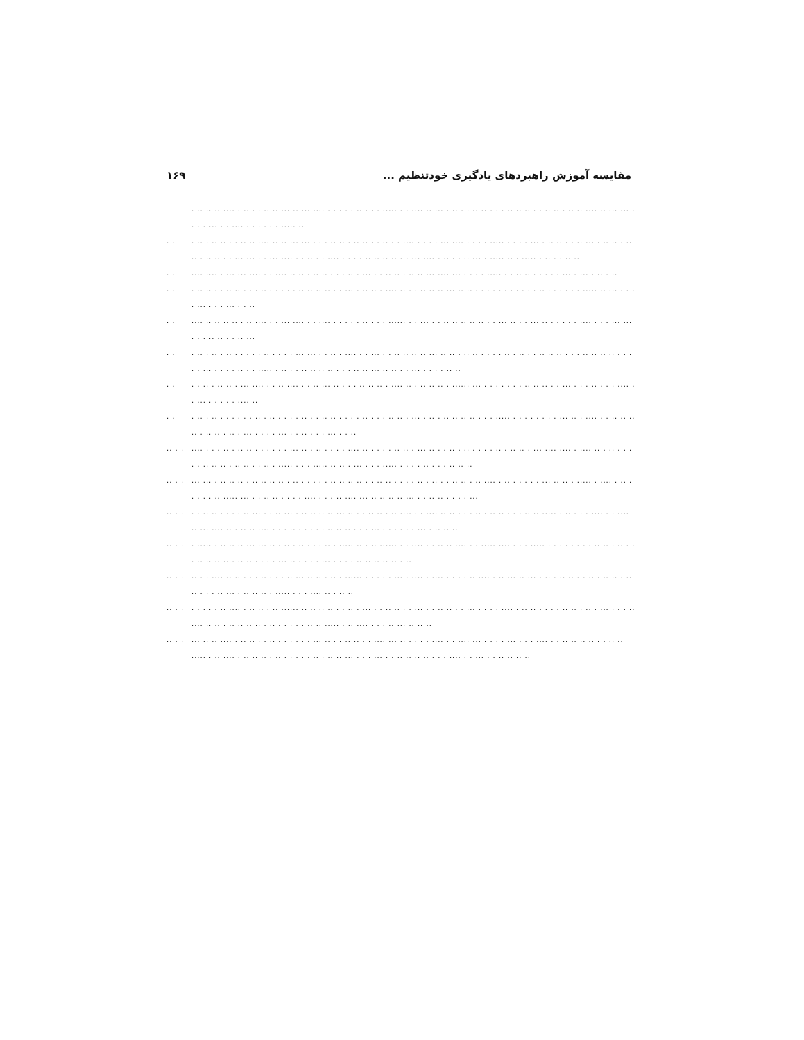۱۶۹ مقایسه آموزش راهبردهای یادگیری خودتنظیم ...
. .. .. .. .... . .. . . .. .. ... .. ... .... . . . . . .. . . . ..... . . .... .. ... . .. . . .. .. . . . .. .. .. . . .. .. . .. .. .... .. ... ... . . . . ... . . .... . . . . . . ..... ..
. .. .. . .. .. . . .. .. .... .. .. ... ... . . . .. .. . .. .. . . .. . . .... . . . . ... .... . . . . ..... . . . . ... . .. .. . . .. ... . .. .. . .. .. . .. .. . . ... ... . . ... .... . . .. . . .... . . . . .. .. .. .. . . ... .... . .. . . .. ... . ..... .. . ..... . .. . . .. ..
. ..... .... . ... ... .... . . .... .. .. . .. .. . . . .. . ... . . .. .. . .. .. ... .... ... . . . . ..... . . .. .. . . . . . ... . ... . .. . ..
. .. .. .. . . .. .. . . . .. . . . . . .. .. .. .. . . ... . .. .. . .... .. . . .. .. .. ... .. .. . . . . . . . . . . . .. . . . . . . ..... .. ... . . . . ... . . . ... . . ..
. ..... .. .. .. .. . .. .... . . ... .... . . .... . . . . . .. . . . ...... . . ... . . .. .. .. .. .. . . ... .. . . ... .. . . . . . .... . . . ... ... . . . .. .. . . .. ...
. .. .. . .. . .. . . . . . .. . . . . ... ... . . .. . .... . . ... . . .. .. .. .. ... .. .. . .. .. . . . . .. . .. . . .. .. .. . . . .. .. .. .. . . . . . ... . . . . .. . . ..... . .. . . .. .. .. .. . . . .. .. ... .. .. . . ... . . . . .. ..
. .. . .. . .. .. . ... .... . . .. .... . . .. ... .. . . . .. .. .. . .... .. . .. .. .. . ...... ... . . . . . . . .. .. .. . . ... . . . .. . . . .... . . ... . . . . . .... ..
. .. .. . .. . . . . . . .. . .. . . . . .. . . .. .. . . . . .. . . . .. .. . ... . .. . .. .. .. .. . . . ..... . . . . . . . . ... .. . .... . . .. .. .. .. . .. .. . .. . ... . . . . ... . . .. . . . ... . . ..
.. . ..... . . . .. . .. .. . . . . . . ... .. . .. . . . . .... .. . . . . .. .. . ... .. . . .. . .. . . . . .. . .. .. . ... .... .... . .... .. . .. . . . . . .. .. .. . .. .. . . .. . ..... . . . ..... .. .. . ... . . . ..... . . . . .. . . . .. .. ..
.. . .... ... . .. .. .. . .. .. .. .. . .. . . . . . .. .. .. .. . . .. .. . . . . .. . .. . . .. .. . .. .... . .. . . . . . ... .. .. . ..... . .... . .. . . . . . .. ..... ... . . .. .. . . . . .... . . . .. .... ... .. .. .. .. ... . . .. .. . . . . ...
.. . .. . .. .. . . . . .. ... . . .. ... . .. .. .. .. ... .. . . .. .. . .. .... . . .... .. .. . . . .. . .. .. . . . .. .. ..... . .. . . . .... . . .... .. ... .... .. . .. .. .... . . . .. . . . . . .. .. .. . . . ... . . . . . . ... . .. .. ..
.. . .. ..... . .. .. .. ... ... .. . .. . .. . . . .. . ..... .. . .. ...... . . .... . . .. .. .... . . ..... .... . . . ..... . . . . . . . . .. .. . .. . . . .. .. .. .. . .. .. . . . . ... .. . . . . ... . . . . .. .. .. .. .. . ..
.. . ... . . .... .. .. . . . .. . . . .. ... .. .. . .. . ...... . . . . . ... . .... . .... . . . . .. .... . .. ... .. ... . .. . .. .. . . .. . .. .. . .. .. . . . .. ... . .. .. .. . ..... . . . .... .. . .. ..
.. . .. . . . . .. .... . .. .. . .. ...... .. .. .. .. . . .. . ... . . .. .. . . ... . . .. .. . . ... . . . . .... . .. .. . . . . .. .. . .. . ... . . . .. .... .. .. . .. .. .. .. . .. . . . . . .. .. ..... . .. .... . . . .. ... .. .. ..
.. . .... .. .. .... . .. .. . . .. . . . . . . ... .. . . .. .. . . .... ... .. . . . . .... . . .... ... . . . . ... . . . .... . . .. .. .. .. . . .. .. ..... . .. .... . .. .. .. . .. . . . . . .. . .. .. ... . . . ... . . .. .. .. .. . . . .... . . ... . . .. .. .. ..